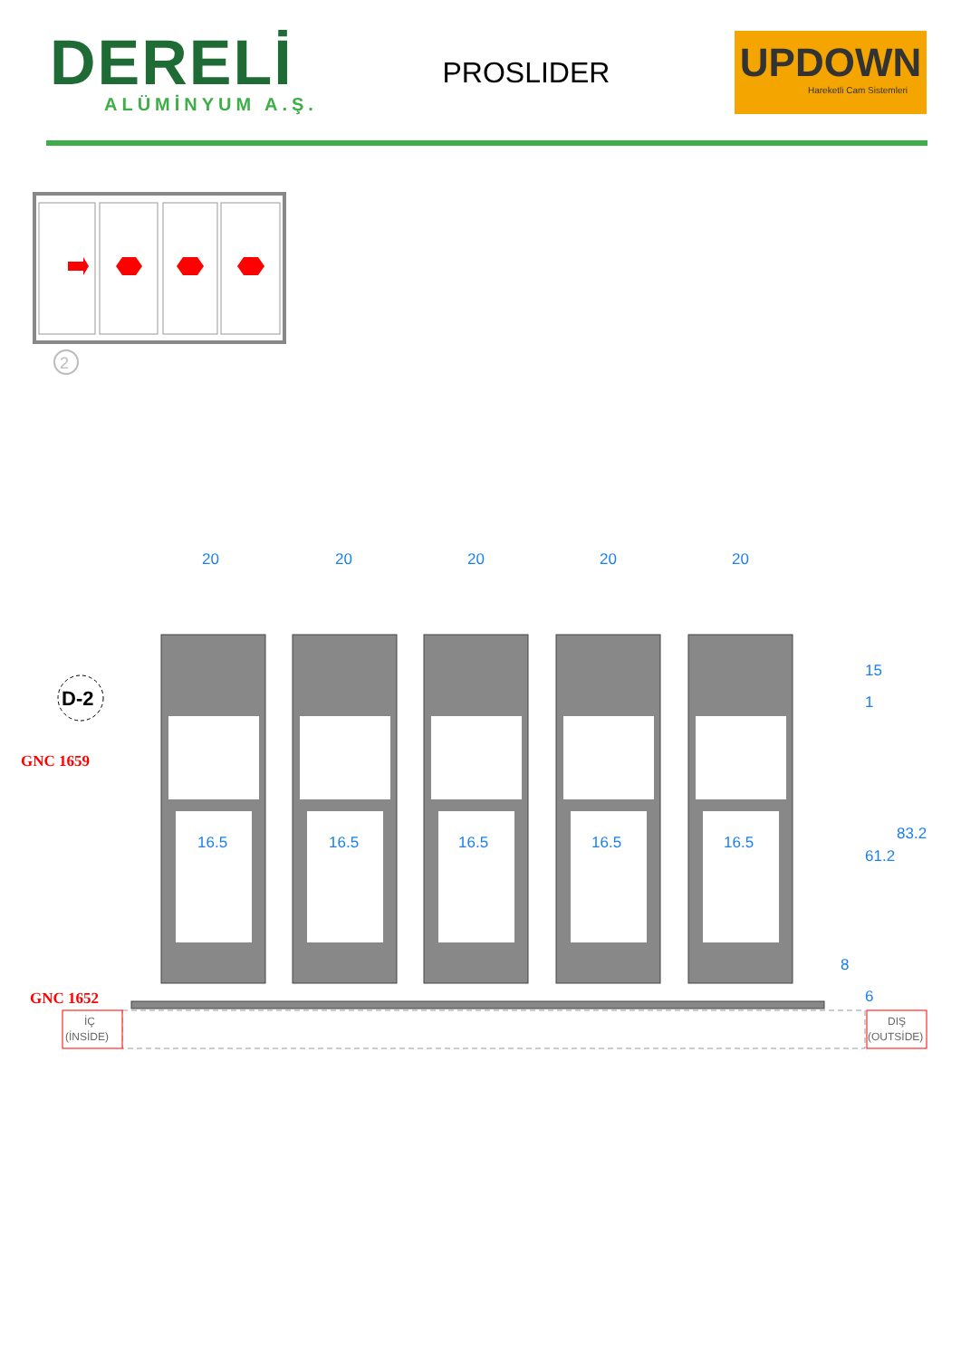DERELİ
ALÜMİNYUM A.Ş.
PROSLIDER
UPDOWN
Hareketli Cam Sistemleri
2
D-2
GNC 1659
GNC 1652
20
20
20
20
20
16.5
16.5
16.5
16.5
16.5
15
1
61.2
83.2
8
6
İÇ
(İNSİDE)
DIŞ
(OUTSİDE)